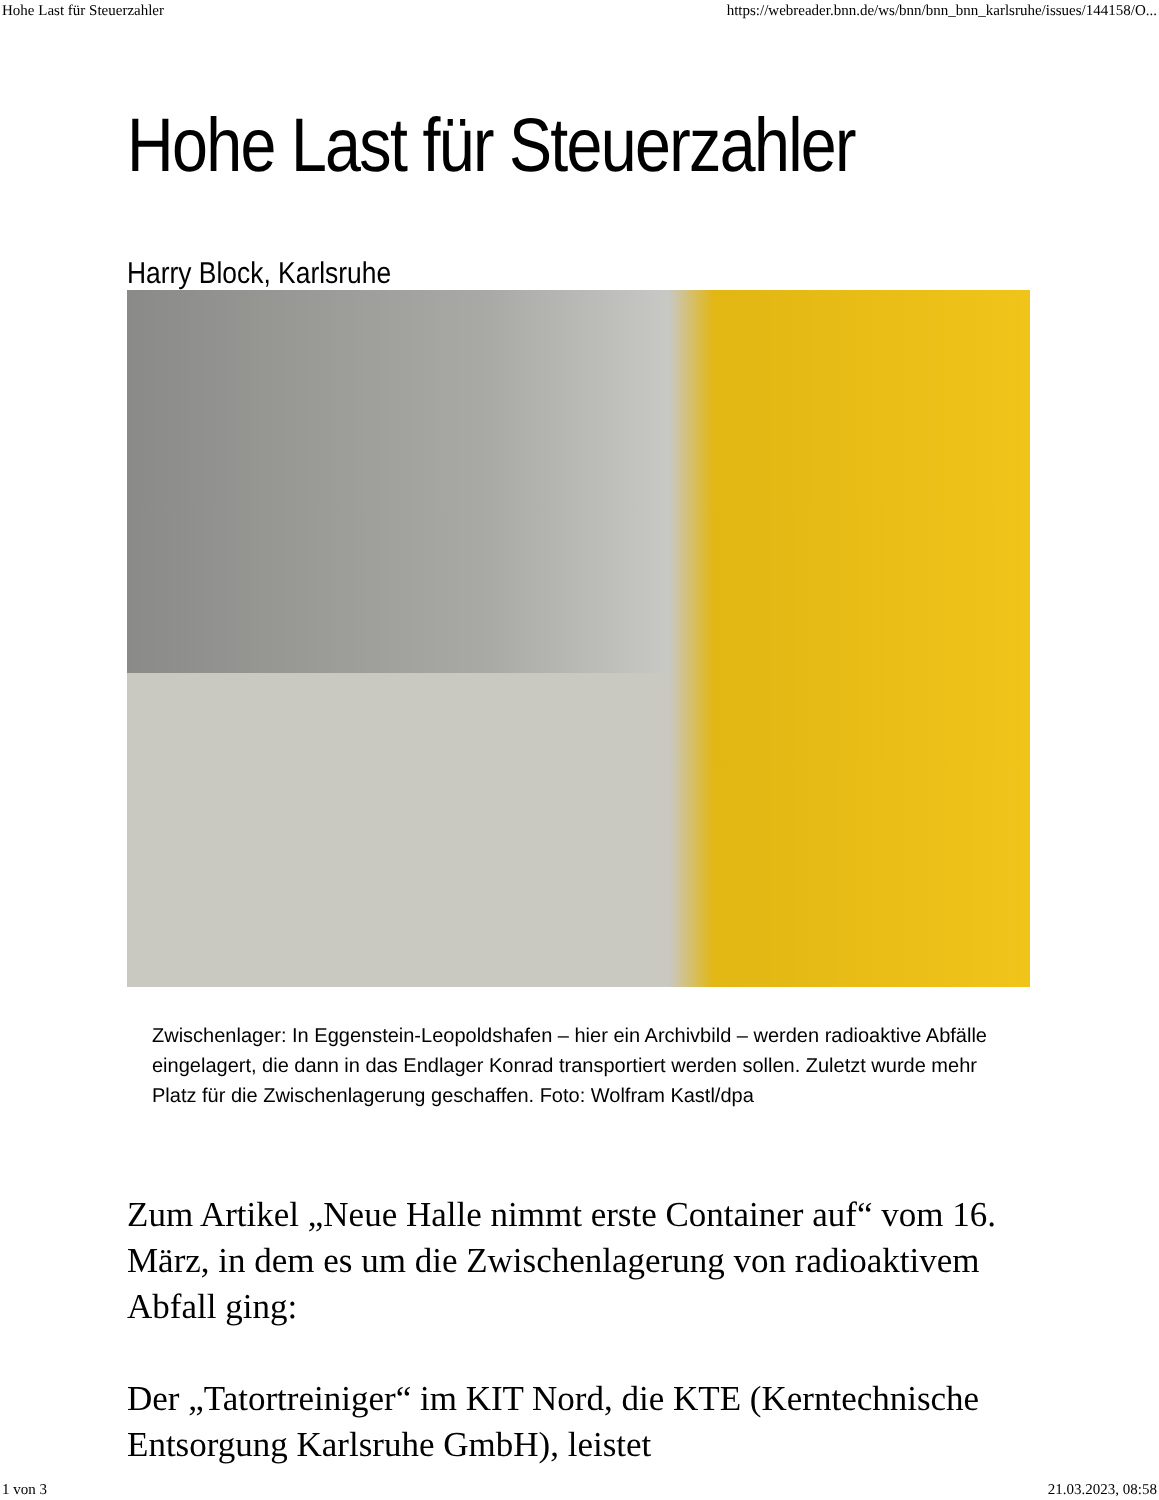Hohe Last für Steuerzahler https://webreader.bnn.de/ws/bnn/bnn_bnn_karlsruhe/issues/144158/O...
Hohe Last für Steuerzahler
Harry Block, Karlsruhe
Zwischenlager: In Eggenstein-Leopoldshafen – hier ein Archivbild – werden radioaktive Abfälle eingelagert, die dann in das Endlager Konrad transportiert werden sollen. Zuletzt wurde mehr Platz für die Zwischenlagerung geschaffen. Foto: Wolfram Kastl/dpa
Zum Artikel „Neue Halle nimmt erste Container auf“ vom 16. März, in dem es um die Zwischenlagerung von radioaktivem Abfall ging:
Der „Tatortreiniger“ im KIT Nord, die KTE (Kerntechnische Entsorgung Karlsruhe GmbH), leistet
1 von 3 21.03.2023, 08:58